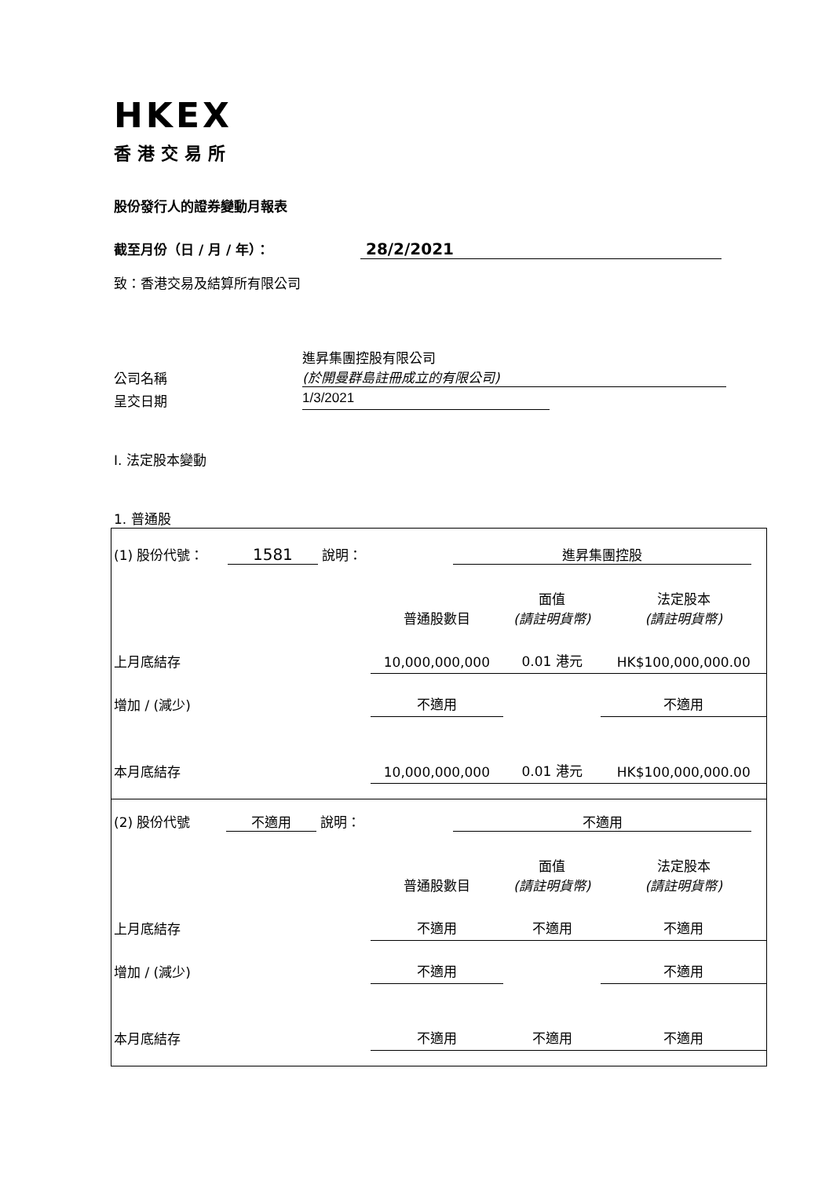HKEX
香港交易所
股份發行人的證券變動月報表
截至月份（日 / 月 / 年）： 28/2/2021
致：香港交易及結算所有限公司
公司名稱 進昇集團控股有限公司
(於開曼群島註冊成立的有限公司)
呈交日期 1/3/2021
I. 法定股本變動
1. 普通股
| (1) 股份代號： 1581 說明： | | 進昇集團控股 | | |
| | | 普通股數目 | 面值 (請註明貨幣) | 法定股本 (請註明貨幣) |
| 上月底結存 | | 10,000,000,000 | 0.01 港元 | HK$100,000,000.00 |
| 增加 / (減少) | | 不適用 | | 不適用 |
| 本月底結存 | | 10,000,000,000 | 0.01 港元 | HK$100,000,000.00 |
| (2) 股份代號 不適用 說明： | | 不適用 | | |
| | | 普通股數目 | 面值 (請註明貨幣) | 法定股本 (請註明貨幣) |
| 上月底結存 | | 不適用 | 不適用 | 不適用 |
| 增加 / (減少) | | 不適用 | | 不適用 |
| 本月底結存 | | 不適用 | 不適用 | 不適用 |